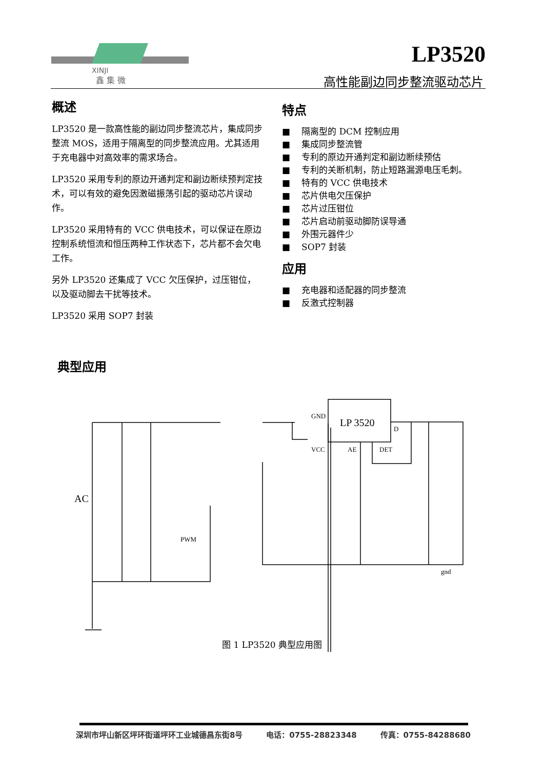XINJI
鑫 集 微
LP3520
高性能副边同步整流驱动芯片
概述
LP3520 是一款高性能的副边同步整流芯片，集成同步整流 MOS，适用于隔离型的同步整流应用。尤其适用于充电器中对高效率的需求场合。
LP3520 采用专利的原边开通判定和副边断续预判定技术，可以有效的避免因激磁振荡引起的驱动芯片误动作。
LP3520 采用特有的 VCC 供电技术，可以保证在原边控制系统恒流和恒压两种工作状态下，芯片都不会欠电工作。
另外 LP3520 还集成了 VCC 欠压保护，过压钳位，以及驱动脚去干扰等技术。
LP3520 采用 SOP7 封装
特点
■ 隔离型的 DCM 控制应用
■ 集成同步整流管
■ 专利的原边开通判定和副边断续预估
■ 专利的关断机制，防止短路漏源电压毛刺。
■ 特有的 VCC 供电技术
■ 芯片供电欠压保护
■ 芯片过压钳位
■ 芯片启动前驱动脚防误导通
■ 外围元器件少
■ SOP7 封装
应用
■ 充电器和适配器的同步整流
■ 反激式控制器
典型应用
LP 3520
GND
VCC
AE
DET
D
AC
PWM
gnd
图 1 LP3520 典型应用图
深圳市坪山新区坪环街道坪环工业城德昌东街8号 电话：0755-28823348 传真：0755-84288680